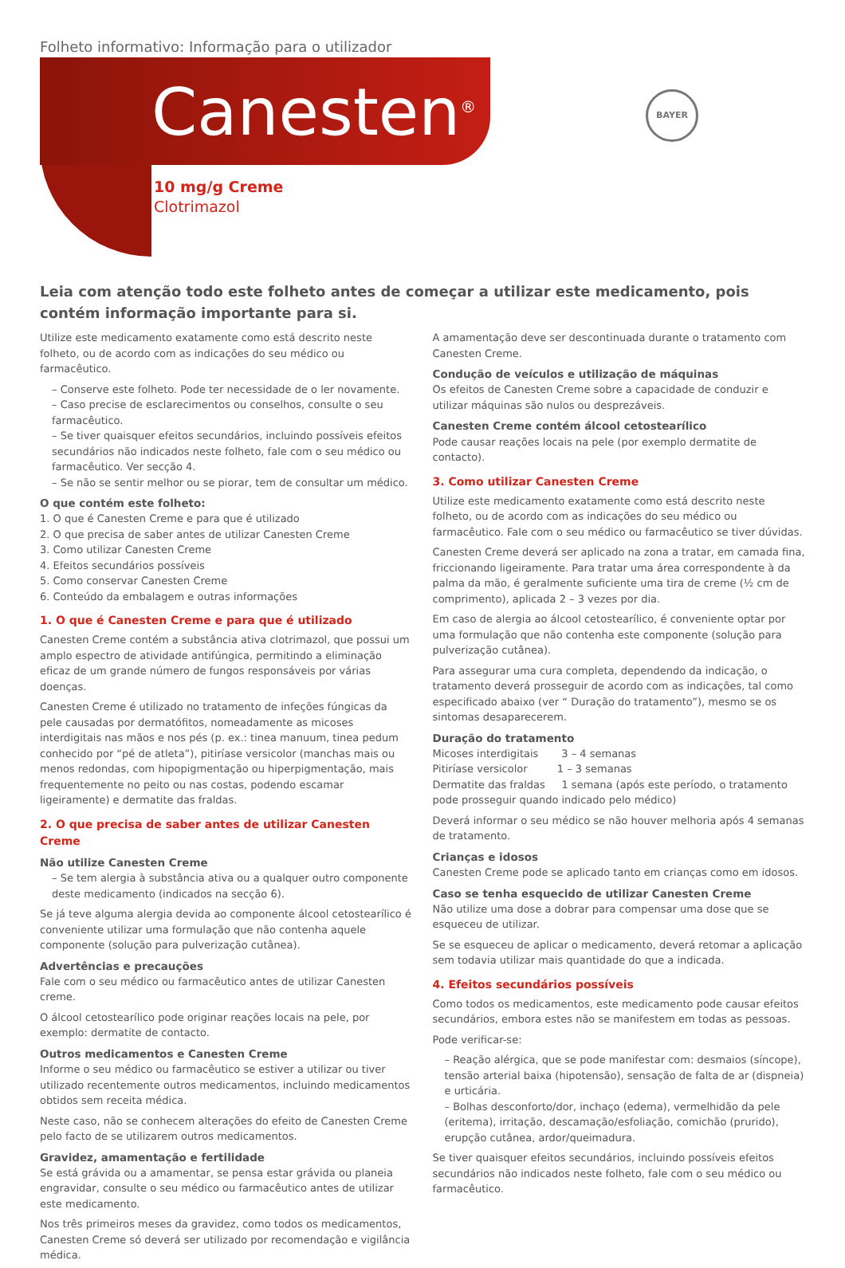Folheto informativo: Informação para o utilizador
Canesten<sup>®</sup>
BAYER
10 mg/g Creme
Clotrimazol
Leia com atenção todo este folheto antes de começar a utilizar este medicamento, pois contém informação importante para si.
Utilize este medicamento exatamente como está descrito neste folheto, ou de acordo com as indicações do seu médico ou farmacêutico.
– Conserve este folheto. Pode ter necessidade de o ler novamente.
– Caso precise de esclarecimentos ou conselhos, consulte o seu farmacêutico.
– Se tiver quaisquer efeitos secundários, incluindo possíveis efeitos secundários não indicados neste folheto, fale com o seu médico ou farmacêutico. Ver secção 4.
– Se não se sentir melhor ou se piorar, tem de consultar um médico.
O que contém este folheto:
1. O que é Canesten Creme e para que é utilizado
2. O que precisa de saber antes de utilizar Canesten Creme
3. Como utilizar Canesten Creme
4. Efeitos secundários possíveis
5. Como conservar Canesten Creme
6. Conteúdo da embalagem e outras informações
1. O que é Canesten Creme e para que é utilizado
Canesten Creme contém a substância ativa clotrimazol, que possui um amplo espectro de atividade antifúngica, permitindo a eliminação eficaz de um grande número de fungos responsáveis por várias doenças.
Canesten Creme é utilizado no tratamento de infeções fúngicas da pele causadas por dermatófitos, nomeadamente as micoses interdigitais nas mãos e nos pés (p. ex.: tinea manuum, tinea pedum conhecido por “pé de atleta”), pitiríase versicolor (manchas mais ou menos redondas, com hipopigmentação ou hiperpigmentação, mais frequentemente no peito ou nas costas, podendo escamar ligeiramente) e dermatite das fraldas.
2. O que precisa de saber antes de utilizar Canesten Creme
Não utilize Canesten Creme
– Se tem alergia à substância ativa ou a qualquer outro componente deste medicamento (indicados na secção 6).
Se já teve alguma alergia devida ao componente álcool cetostearílico é conveniente utilizar uma formulação que não contenha aquele componente (solução para pulverização cutânea).
Advertências e precauções
Fale com o seu médico ou farmacêutico antes de utilizar Canesten creme.
O álcool cetostearílico pode originar reações locais na pele, por exemplo: dermatite de contacto.
Outros medicamentos e Canesten Creme
Informe o seu médico ou farmacêutico se estiver a utilizar ou tiver utilizado recentemente outros medicamentos, incluindo medicamentos obtidos sem receita médica.
Neste caso, não se conhecem alterações do efeito de Canesten Creme pelo facto de se utilizarem outros medicamentos.
Gravidez, amamentação e fertilidade
Se está grávida ou a amamentar, se pensa estar grávida ou planeia engravidar, consulte o seu médico ou farmacêutico antes de utilizar este medicamento.
Nos três primeiros meses da gravidez, como todos os medicamentos, Canesten Creme só deverá ser utilizado por recomendação e vigilância médica.
A amamentação deve ser descontinuada durante o tratamento com Canesten Creme.
Condução de veículos e utilização de máquinas
Os efeitos de Canesten Creme sobre a capacidade de conduzir e utilizar máquinas são nulos ou desprezáveis.
Canesten Creme contém álcool cetostearílico
Pode causar reações locais na pele (por exemplo dermatite de contacto).
3. Como utilizar Canesten Creme
Utilize este medicamento exatamente como está descrito neste folheto, ou de acordo com as indicações do seu médico ou farmacêutico. Fale com o seu médico ou farmacêutico se tiver dúvidas.
Canesten Creme deverá ser aplicado na zona a tratar, em camada fina, friccionando ligeiramente. Para tratar uma área correspondente à da palma da mão, é geralmente suficiente uma tira de creme (½ cm de comprimento), aplicada 2 – 3 vezes por dia.
Em caso de alergia ao álcool cetostearílico, é conveniente optar por uma formulação que não contenha este componente (solução para pulverização cutânea).
Para assegurar uma cura completa, dependendo da indicação, o tratamento deverá prosseguir de acordo com as indicações, tal como especificado abaixo (ver “ Duração do tratamento”), mesmo se os sintomas desaparecerem.
Duração do tratamento
Micoses interdigitais 3 – 4 semanas
Pitiríase versicolor 1 – 3 semanas
Dermatite das fraldas 1 semana (após este período, o tratamento pode prosseguir quando indicado pelo médico)
Deverá informar o seu médico se não houver melhoria após 4 semanas de tratamento.
Crianças e idosos
Canesten Creme pode se aplicado tanto em crianças como em idosos.
Caso se tenha esquecido de utilizar Canesten Creme
Não utilize uma dose a dobrar para compensar uma dose que se esqueceu de utilizar.
Se se esqueceu de aplicar o medicamento, deverá retomar a aplicação sem todavia utilizar mais quantidade do que a indicada.
4. Efeitos secundários possíveis
Como todos os medicamentos, este medicamento pode causar efeitos secundários, embora estes não se manifestem em todas as pessoas.
Pode verificar-se:
– Reação alérgica, que se pode manifestar com: desmaios (síncope), tensão arterial baixa (hipotensão), sensação de falta de ar (dispneia) e urticária.
– Bolhas desconforto/dor, inchaço (edema), vermelhidão da pele (eritema), irritação, descamação/esfoliação, comichão (prurido), erupção cutânea, ardor/queimadura.
Se tiver quaisquer efeitos secundários, incluindo possíveis efeitos secundários não indicados neste folheto, fale com o seu médico ou farmacêutico.